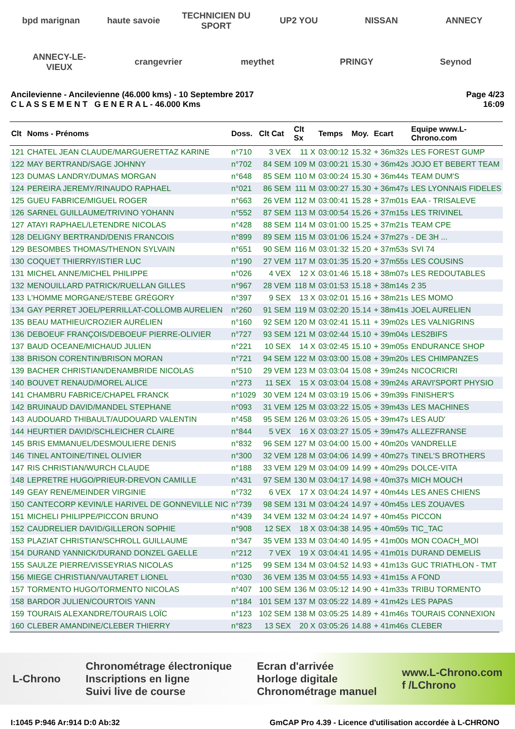bpd marignan haute savoie TECHNICIEN DU SPORT UP2 YOU NISSAN ANNECY ANNECY-LE-VIEUX crangevrier meythet PRINGY Seynod
Ancilevienne - Ancilevienne (46.000 kms) - 10 Septembre 2017
C L A S S E M E N T G E N E R A L - 46.000 Kms
Page 4/23
16:09
| Clt | Noms - Prénoms | Doss. | Clt Cat | Clt Sx | Temps | Moy. | Ecart | Equipe www.L-Chrono.com |
| --- | --- | --- | --- | --- | --- | --- | --- | --- |
| 121 | CHATEL JEAN CLAUDE/MARGUERETTAZ KARINE | n°710 | 3 VEX | 11 X | 03:00:12 | 15.32 | + 36m32s | LES FOREST GUMP |
| 122 | MAY BERTRAND/SAGE JOHNNY | n°702 | 84 SEM | 109 M | 03:00:21 | 15.30 | + 36m42s | JOJO ET BEBERT TEAM |
| 123 | DUMAS LANDRY/DUMAS MORGAN | n°648 | 85 SEM | 110 M | 03:00:24 | 15.30 | + 36m44s | TEAM DUM'S |
| 124 | PEREIRA JEREMY/RINAUDO RAPHAEL | n°021 | 86 SEM | 111 M | 03:00:27 | 15.30 | + 36m47s | LES LYONNAIS FIDELES |
| 125 | GUEU FABRICE/MIGUEL ROGER | n°663 | 26 VEM | 112 M | 03:00:41 | 15.28 | + 37m01s | EAA - TRISALEVE |
| 126 | SARNEL GUILLAUME/TRIVINO YOHANN | n°552 | 87 SEM | 113 M | 03:00:54 | 15.26 | + 37m15s | LES TRIVINEL |
| 127 | ATAYI RAPHAEL/LETENDRE NICOLAS | n°428 | 88 SEM | 114 M | 03:01:00 | 15.25 | + 37m21s | TEAM CPE |
| 128 | DELIGNY BERTRAND/DENIS FRANCOIS | n°899 | 89 SEM | 115 M | 03:01:06 | 15.24 | + 37m27s | - DE 3H ... |
| 129 | BESOMBES THOMAS/THENON SYLVAIN | n°651 | 90 SEM | 116 M | 03:01:32 | 15.20 | + 37m53s | SVI 74 |
| 130 | COQUET THIERRY/ISTIER LUC | n°190 | 27 VEM | 117 M | 03:01:35 | 15.20 | + 37m55s | LES COUSINS |
| 131 | MICHEL ANNE/MICHEL PHILIPPE | n°026 | 4 VEX | 12 X | 03:01:46 | 15.18 | + 38m07s | LES REDOUTABLES |
| 132 | MENOUILLARD PATRICK/RUELLAN GILLES | n°967 | 28 VEM | 118 M | 03:01:53 | 15.18 | + 38m14s | 2 35 |
| 133 | L'HOMME MORGANE/STEBE GRÉGORY | n°397 | 9 SEX | 13 X | 03:02:01 | 15.16 | + 38m21s | LES MOMO |
| 134 | GAY PERRET JOEL/PERRILLAT-COLLOMB AURELIEN | n°260 | 91 SEM | 119 M | 03:02:20 | 15.14 | + 38m41s | JOEL AURELIEN |
| 135 | BEAU MATHIEU/CROZIER AURÉLIEN | n°160 | 92 SEM | 120 M | 03:02:41 | 15.11 | + 39m02s | LES VALNIGRINS |
| 136 | DEBOEUF FRANÇOIS/DEBOEUF PIERRE-OLIVIER | n°727 | 93 SEM | 121 M | 03:02:44 | 15.10 | + 39m04s | LES2BIFS |
| 137 | BAUD OCEANE/MICHAUD JULIEN | n°221 | 10 SEX | 14 X | 03:02:45 | 15.10 | + 39m05s | ENDURANCE SHOP |
| 138 | BRISON CORENTIN/BRISON MORAN | n°721 | 94 SEM | 122 M | 03:03:00 | 15.08 | + 39m20s | LES CHIMPANZES |
| 139 | BACHER CHRISTIAN/DENAMBRIDE NICOLAS | n°510 | 29 VEM | 123 M | 03:03:04 | 15.08 | + 39m24s | NICOCRICRI |
| 140 | BOUVET RENAUD/MOREL ALICE | n°273 | 11 SEX | 15 X | 03:03:04 | 15.08 | + 39m24s | ARAVI'SPORT PHYSIO |
| 141 | CHAMBRU FABRICE/CHAPEL FRANCK | n°1029 | 30 VEM | 124 M | 03:03:19 | 15.06 | + 39m39s | FINISHER'S |
| 142 | BRUINAUD DAVID/MANDEL STEPHANE | n°093 | 31 VEM | 125 M | 03:03:22 | 15.05 | + 39m43s | LES MACHINES |
| 143 | AUDOUARD THIBAULT/AUDOUARD VALENTIN | n°458 | 95 SEM | 126 M | 03:03:26 | 15.05 | + 39m47s | LES AUD' |
| 144 | HEURTIER DAVID/SCHLEICHER CLAIRE | n°844 | 5 VEX | 16 X | 03:03:27 | 15.05 | + 39m47s | ALLEZFRANSE |
| 145 | BRIS EMMANUEL/DESMOULIERE DENIS | n°832 | 96 SEM | 127 M | 03:04:00 | 15.00 | + 40m20s | VANDRELLE |
| 146 | TINEL ANTOINE/TINEL OLIVIER | n°300 | 32 VEM | 128 M | 03:04:06 | 14.99 | + 40m27s | TINEL'S BROTHERS |
| 147 | RIS CHRISTIAN/WURCH CLAUDE | n°188 | 33 VEM | 129 M | 03:04:09 | 14.99 | + 40m29s | DOLCE-VITA |
| 148 | LEPRETRE HUGO/PRIEUR-DREVON CAMILLE | n°431 | 97 SEM | 130 M | 03:04:17 | 14.98 | + 40m37s | MICH MOUCH |
| 149 | GEAY RENE/MEINDER VIRGINIE | n°732 | 6 VEX | 17 X | 03:04:24 | 14.97 | + 40m44s | LES ANES CHIENS |
| 150 | CANTECORP KEVIN/LE HARIVEL DE GONNEVILLE NIC | n°739 | 98 SEM | 131 M | 03:04:24 | 14.97 | + 40m45s | LES ZOUAVES |
| 151 | MICHELI PHILIPPE/PICCON BRUNO | n°439 | 34 VEM | 132 M | 03:04:24 | 14.97 | + 40m45s | PICCON |
| 152 | CAUDRELIER DAVID/GILLERON SOPHIE | n°908 | 12 SEX | 18 X | 03:04:38 | 14.95 | + 40m59s | TIC_TAC |
| 153 | PLAZIAT CHRISTIAN/SCHROLL GUILLAUME | n°347 | 35 VEM | 133 M | 03:04:40 | 14.95 | + 41m00s | MON COACH_MOI |
| 154 | DURAND YANNICK/DURAND DONZEL GAELLE | n°212 | 7 VEX | 19 X | 03:04:41 | 14.95 | + 41m01s | DURAND DEMELIS |
| 155 | SAULZE PIERRE/VISSEYRIAS NICOLAS | n°125 | 99 SEM | 134 M | 03:04:52 | 14.93 | + 41m13s | GUC TRIATHLON - TMT |
| 156 | MIEGE CHRISTIAN/VAUTARET LIONEL | n°030 | 36 VEM | 135 M | 03:04:55 | 14.93 | + 41m15s | A FOND |
| 157 | TORMENTO HUGO/TORMENTO NICOLAS | n°407 | 100 SEM | 136 M | 03:05:12 | 14.90 | + 41m33s | TRIBU TORMENTO |
| 158 | BARDOR JULIEN/COURTOIS YANN | n°184 | 101 SEM | 137 M | 03:05:22 | 14.89 | + 41m42s | LES PAPAS |
| 159 | TOURAIS ALEXANDRE/TOURAIS LOÏC | n°123 | 102 SEM | 138 M | 03:05:25 | 14.89 | + 41m46s | TOURAIS CONNEXION |
| 160 | CLEBER AMANDINE/CLEBER THIERRY | n°823 | 13 SEX | 20 X | 03:05:26 | 14.88 | + 41m46s | CLEBER |
L-Chrono Chronométrage électronique
Inscriptions en ligne
Suivi live de course Ecran d'arrivée
Horloge digitale
Chronométrage manuel www.L-Chrono.com
f /LChrono
I:1045 P:946 Ar:914 D:0 Ab:32 GmCAP Pro 4.39 - Licence d'utilisation accordée à L-CHRONO